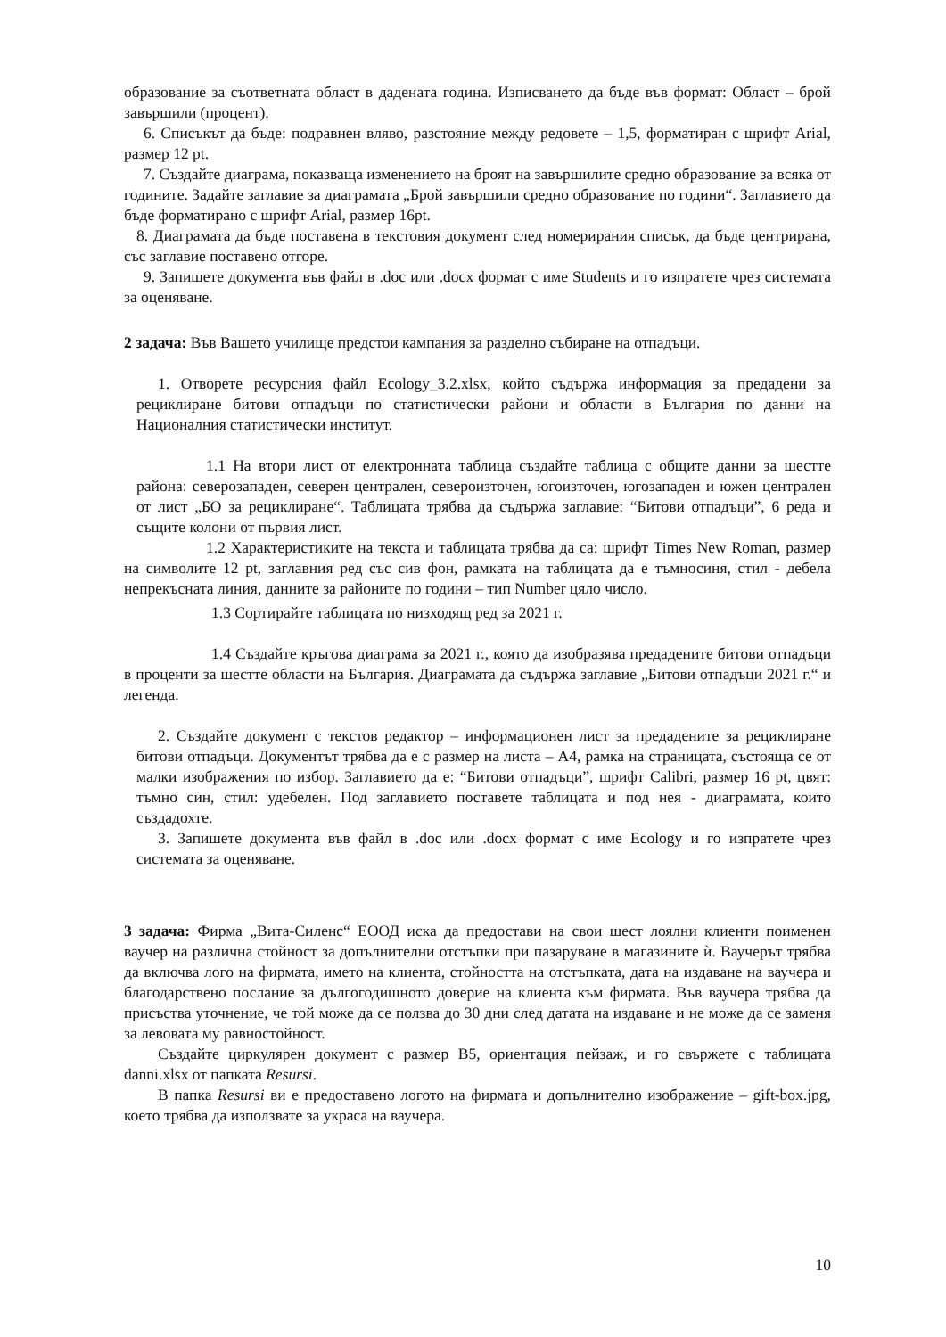образование за съответната област в дадената година. Изписването да бъде във формат: Област – брой завършили (процент).
6. Списъкът да бъде: подравнен вляво, разстояние между редовете – 1,5, форматиран с шрифт Arial, размер 12 pt.
7. Създайте диаграма, показваща изменението на броят на завършилите средно образование за всяка от годините. Задайте заглавие за диаграмата „Брой завършили средно образование по години“. Заглавието да бъде форматирано с шрифт Arial, размер 16pt.
8. Диаграмата да бъде поставена в текстовия документ след номерирания списък, да бъде центрирана, със заглавие поставено отгоре.
9. Запишете документа във файл в .doc или .docx формат с име Students и го изпратете чрез системата за оценяване.
2 задача: Във Вашето училище предстои кампания за разделно събиране на отпадъци.
1. Отворете ресурсния файл Ecology_3.2.xlsx, който съдържа информация за предадени за рециклиране битови отпадъци по статистически райони и области в България по данни на Националния статистически институт.
1.1 На втори лист от електронната таблица създайте таблица с общите данни за шестте района: северозападен, северен централен, североизточен, югоизточен, югозападен и южен централен от лист „БО за рециклиране“. Таблицата трябва да съдържа заглавие: “Битови отпадъци”, 6 реда и същите колони от първия лист.
1.2 Характеристиките на текста и таблицата трябва да са: шрифт Times New Roman, размер на символите 12 pt, заглавния ред със сив фон, рамката на таблицата да е тъмносиня, стил - дебела непрекъсната линия, данните за районите по години – тип Number цяло число.
1.3 Сортирайте таблицата по низходящ ред за 2021 г.
1.4 Създайте кръгова диаграма за 2021 г., която да изобразява предадените битови отпадъци в проценти за шестте области на България. Диаграмата да съдържа заглавие „Битови отпадъци 2021 г.“ и легенда.
2. Създайте документ с текстов редактор – информационен лист за предадените за рециклиране битови отпадъци. Документът трябва да е с размер на листа – А4, рамка на страницата, състояща се от малки изображения по избор. Заглавието да е: “Битови отпадъци”, шрифт Calibri, размер 16 pt, цвят: тъмно син, стил: удебелен. Под заглавието поставете таблицата и под нея - диаграмата, които създадохте.
3. Запишете документа във файл в .doc или .docx формат с име Ecology и го изпратете чрез системата за оценяване.
3 задача: Фирма „Вита-Силенс“ ЕООД иска да предостави на свои шест лоялни клиенти поименен ваучер на различна стойност за допълнителни отстъпки при пазаруване в магазините ѝ. Ваучерът трябва да включва лого на фирмата, името на клиента, стойността на отстъпката, дата на издаване на ваучера и благодарствено послание за дългогодишното доверие на клиента към фирмата. Във ваучера трябва да присъства уточнение, че той може да се ползва до 30 дни след датата на издаване и не може да се заменя за левовата му равностойност.
Създайте циркулярен документ с размер B5, ориентация пейзаж, и го свържете с таблицата danni.xlsx от папката Resursi.
В папка Resursi ви е предоставено логото на фирмата и допълнително изображение – gift-box.jpg, което трябва да използвате за украса на ваучера.
10